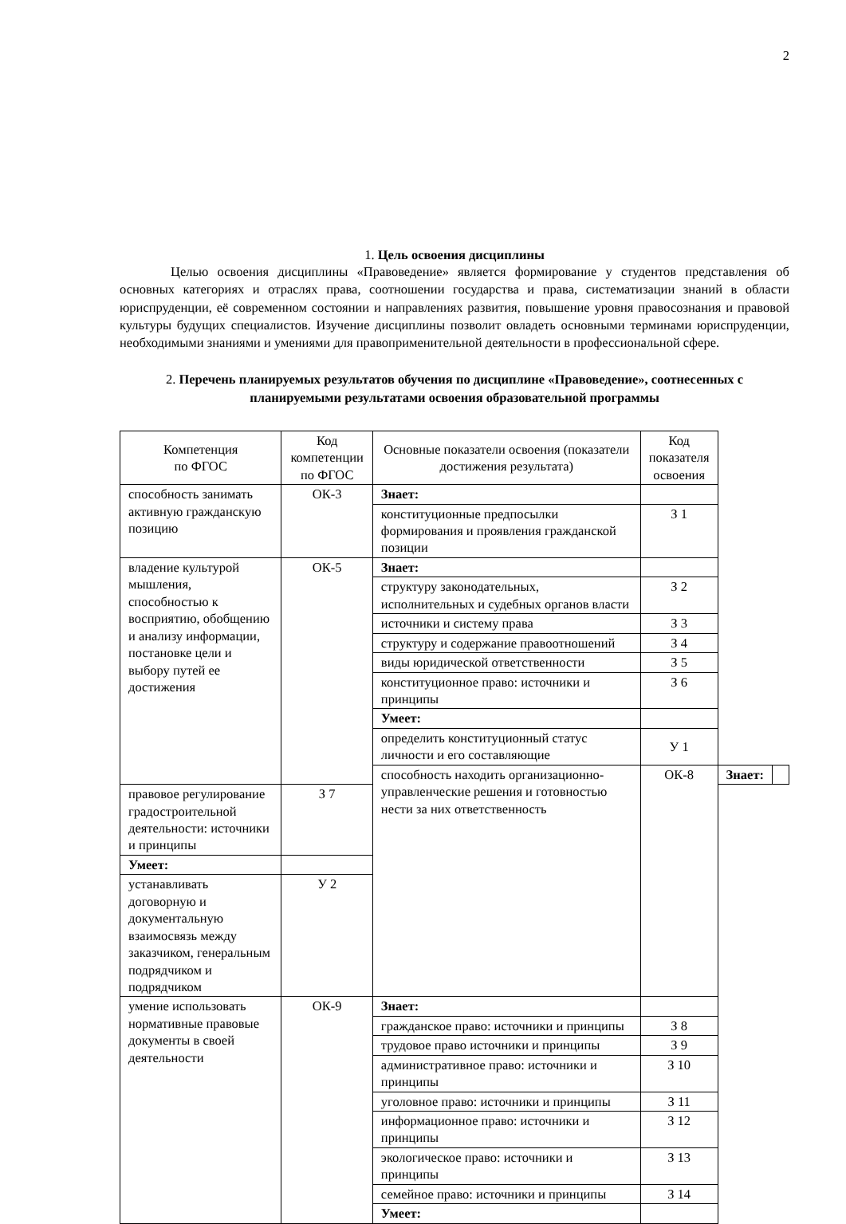2
1. Цель освоения дисциплины
Целью освоения дисциплины «Правоведение» является формирование у студентов представления об основных категориях и отраслях права, соотношении государства и права, систематизации знаний в области юриспруденции, её современном состоянии и направлениях развития, повышение уровня правосознания и правовой культуры будущих специалистов. Изучение дисциплины позволит овладеть основными терминами юриспруденции, необходимыми знаниями и умениями для правоприменительной деятельности в профессиональной сфере.
2. Перечень планируемых результатов обучения по дисциплине «Правоведение», соотнесенных с планируемыми результатами освоения образовательной программы
| Компетенция по ФГОС | Код компетенции по ФГОС | Основные показатели освоения (показатели достижения результата) | Код показателя освоения | | |
| --- | --- | --- | --- | --- | --- |
| способность занимать активную гражданскую позицию | ОК-3 | Знает: | | | |
| | | конституционные предпосылки формирования и проявления гражданской позиции | З 1 | | |
| владение культурой мышления, способностью к восприятию, обобщению и анализу информации, постановке цели и выбору путей ее достижения | ОК-5 | Знает: | | | |
| | | структуру законодательных, исполнительных и судебных органов власти | З 2 | | |
| | | источники и систему права | З 3 | | |
| | | структуру и содержание правоотношений | З 4 | | |
| | | виды юридической ответственности | З 5 | | |
| | | конституционное право: источники и принципы | З 6 | | |
| | | Умеет: | | | |
| | | определить конституционный статус личности и его составляющие | У 1 | | |
| | | способность находить организационно-управленческие решения и готовностью нести за них ответственность | ОК-8 | Знает: | |
| правовое регулирование градостроительной деятельности: источники и принципы | З 7 | | | | |
| Умеет: | | | | | |
| устанавливать договорную и документальную взаимосвязь между заказчиком, генеральным подрядчиком и подрядчиком | У 2 | | | | |
| умение использовать нормативные правовые документы в своей деятельности | ОК-9 | Знает: | | | |
| | | гражданское право: источники и принципы | З 8 | | |
| | | трудовое право источники и принципы | З 9 | | |
| | | административное право: источники и принципы | З 10 | | |
| | | уголовное право: источники и принципы | З 11 | | |
| | | информационное право: источники и принципы | З 12 | | |
| | | экологическое право: источники и принципы | З 13 | | |
| | | семейное право: источники и принципы | З 14 | | |
| | | Умеет: | | | |